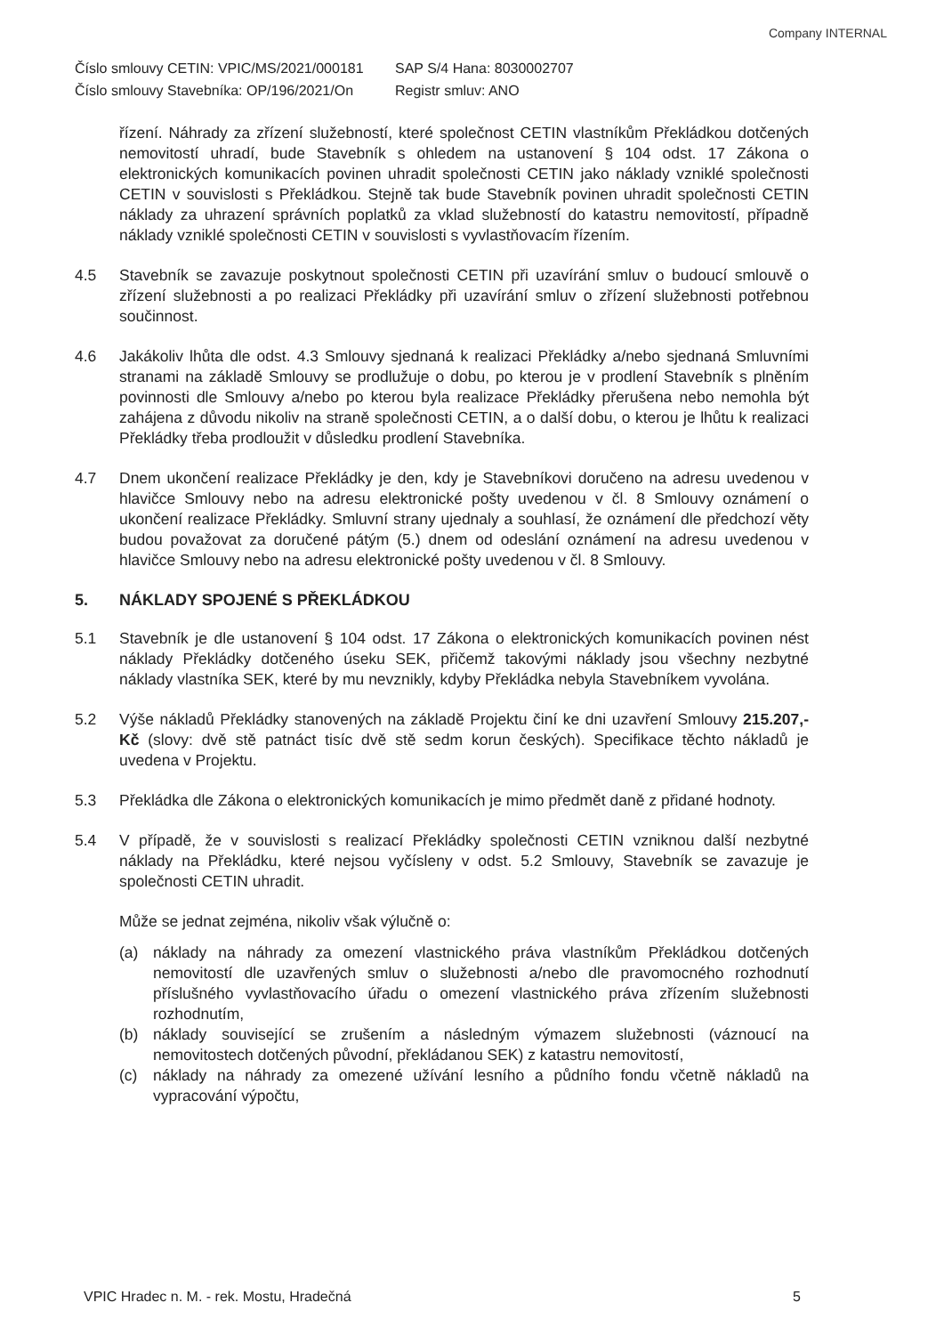Company INTERNAL
Číslo smlouvy CETIN: VPIC/MS/2021/000181
Číslo smlouvy Stavebníka: OP/196/2021/On
SAP S/4 Hana: 8030002707
Registr smluv: ANO
řízení. Náhrady za zřízení služebností, které společnost CETIN vlastníkům Překládkou dotčených nemovitostí uhradí, bude Stavebník s ohledem na ustanovení § 104 odst. 17 Zákona o elektronických komunikacích povinen uhradit společnosti CETIN jako náklady vzniklé společnosti CETIN v souvislosti s Překládkou. Stejně tak bude Stavebník povinen uhradit společnosti CETIN náklady za uhrazení správních poplatků za vklad služebností do katastru nemovitostí, případně náklady vzniklé společnosti CETIN v souvislosti s vyvlastňovacím řízením.
4.5 Stavebník se zavazuje poskytnout společnosti CETIN při uzavírání smluv o budoucí smlouvě o zřízení služebnosti a po realizaci Překládky při uzavírání smluv o zřízení služebnosti potřebnou součinnost.
4.6 Jakákoliv lhůta dle odst. 4.3 Smlouvy sjednaná k realizaci Překládky a/nebo sjednaná Smluvními stranami na základě Smlouvy se prodlužuje o dobu, po kterou je v prodlení Stavebník s plněním povinnosti dle Smlouvy a/nebo po kterou byla realizace Překládky přerušena nebo nemohla být zahájena z důvodu nikoliv na straně společnosti CETIN, a o další dobu, o kterou je lhůtu k realizaci Překládky třeba prodloužit v důsledku prodlení Stavebníka.
4.7 Dnem ukončení realizace Překládky je den, kdy je Stavebníkovi doručeno na adresu uvedenou v hlavičce Smlouvy nebo na adresu elektronické pošty uvedenou v čl. 8 Smlouvy oznámení o ukončení realizace Překládky. Smluvní strany ujednaly a souhlasí, že oznámení dle předchozí věty budou považovat za doručené pátým (5.) dnem od odeslání oznámení na adresu uvedenou v hlavičce Smlouvy nebo na adresu elektronické pošty uvedenou v čl. 8 Smlouvy.
5. NÁKLADY SPOJENÉ S PŘEKLÁDKOU
5.1 Stavebník je dle ustanovení § 104 odst. 17 Zákona o elektronických komunikacích povinen nést náklady Překládky dotčeného úseku SEK, přičemž takovými náklady jsou všechny nezbytné náklady vlastníka SEK, které by mu nevznikly, kdyby Překládka nebyla Stavebníkem vyvolána.
5.2 Výše nákladů Překládky stanovených na základě Projektu činí ke dni uzavření Smlouvy 215.207,- Kč (slovy: dvě stě patnáct tisíc dvě stě sedm korun českých). Specifikace těchto nákladů je uvedena v Projektu.
5.3 Překládka dle Zákona o elektronických komunikacích je mimo předmět daně z přidané hodnoty.
5.4 V případě, že v souvislosti s realizací Překládky společnosti CETIN vzniknou další nezbytné náklady na Překládku, které nejsou vyčísleny v odst. 5.2 Smlouvy, Stavebník se zavazuje je společnosti CETIN uhradit.
Může se jednat zejména, nikoliv však výlučně o:
(a) náklady na náhrady za omezení vlastnického práva vlastníkům Překládkou dotčených nemovitostí dle uzavřených smluv o služebnosti a/nebo dle pravomocného rozhodnutí příslušného vyvlastňovacího úřadu o omezení vlastnického práva zřízením služebnosti rozhodnutím,
(b) náklady související se zrušením a následným výmazem služebnosti (váznoucí na nemovitostech dotčených původní, překládanou SEK) z katastru nemovitostí,
(c) náklady na náhrady za omezené užívání lesního a půdního fondu včetně nákladů na vypracování výpočtu,
VPIC Hradec n. M. - rek. Mostu, Hradečná 5